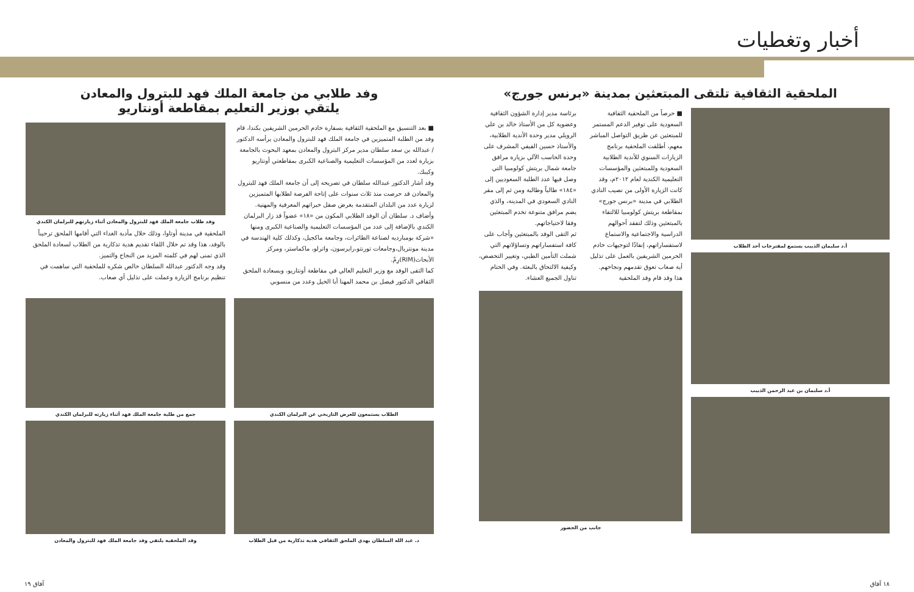أخبار وتغطيات
الملحقية الثقافية تلتقى المبتعثين بمدينة «برنس جورج»
أ.د سليمان الذبيب يستمع لمقترحات أحد الطلاب
أ.د سليمان بن عبد الرحمن الذبيب
■ حرصاً من الملحقية الثقافية السعودية على توفير الدعم المستمر للمبتعثين عن طريق التواصل المباشر معهم، أطلقت الملحقية برنامج الزيارات السنوي للأندية الطلابية السعودية وللمبتعثين والمؤسسات التعليمية الكندية لعام ٢٠١٢م، وقد كانت الزيارة الأولى من نصيب النادي الطلابي في مدينة «برنس جورج» بمقاطعة بريتش كولومبيا للالتقاء بالمبتعثين وذلك لتفقد أحوالهم الدراسية والاجتماعية والاستماع لاستفساراتهم، إنفاذًا لتوجيهات خادم الحرمين الشريفين بالعمل على تذليل أية صعاب تعوق تقدمهم ونجاحهم.
هذا وقد قام وفد الملحقية
برئاسة مدير إدارة الشؤون الثقافية وعضوية كل من الأستاذ خالد بن علي الرويلي مدير وحدة الأندية الطلابية، والأستاذ حسين الفيفي المشرف على وحدة الحاسب الآلي بزيارة مرافق جامعة شمال بريتش كولومبيا التي وصل فيها عدد الطلبة السعوديين إلى «١٨٤» طالباً وطالبة ومن ثم إلى مقر النادي السعودي في المدينة، والذي يضم مرافق متنوعة تخدم المبتعثين وفقا لاحتياجاتهم.
ثم التقى الوفد بالمبتعثين وأجاب على كافة استفساراتهم وتساؤلاتهم التي شملت التأمين الطبي، وتغيير التخصص، وكيفية الالتحاق بالبعثة. وفي الختام تناول الجميع العشاء.
جانب من الحضور
وفد طلابي من جامعة الملك فهد للبترول والمعادن
يلتقي بوزير التعليم بمقاطعة أونتاريو
■ بعد التنسيق مع الملحقية الثقافية بسفارة خادم الحرمين الشريفين بكندا، قام وفد من الطلبة المتميزين في جامعة الملك فهد للبترول والمعادن يرأسه الدكتور / عبدالله بن سعد سلطان مدير مركز البترول والمعادن بمعهد البحوث بالجامعة بزيارة لعدد من المؤسسات التعليمية والصناعية الكبرى بمقاطعتي أونتاريو وكيبك.
وقد أشار الدكتور عبدالله سلطان في تصريحه إلى أن جامعة الملك فهد للبترول والمعادن قد حرصت منذ ثلاث سنوات على إتاحة الفرصة لطلابها المتميزين لزيارة عدد من البلدان المتقدمة بغرض صقل خبراتهم المعرفية والمهنية.
وأضاف د. سلطان أن الوفد الطلابي المكون من «١٨» عضواً قد زار البرلمان الكندي بالإضافة إلى عدد من المؤسسات التعليمية والصناعية الكبرى ومنها «شركة بومبارديه لصناعة الطائرات، وجامعة ماكجيل، وكذلك كلية الهندسة في مدينة مونتريال،وجامعات تورنتو،رايرسون، واترلو، ماكماستر، ومركز الأبحاث(RIM)رِمْ.
كما التقى الوفد مع وزير التعليم العالي في مقاطعة أونتاريو، وبسعادة الملحق الثقافي الدكتور فيصل بن محمد المهنا أبا الخيل وعدد من منسوبي
وفد طلاب جامعة الملك فهد للبترول والمعادن أثناء زيارتهم للبرلمان الكندي
الملحقية في مدينة أوتاوا، وذلك خلال مأدبة الغداء التي أقامها الملحق ترحيباً بالوفد، هذا وقد تم خلال اللقاء تقديم هدية تذكارية من الطلاب لسعادة الملحق الذي تمنى لهم في كلمته المزيد من النجاح والتميز.
وقد وجه الدكتور عبدالله السلطان خالص شكره للملحقية التي ساهمت في تنظيم برنامج الزيارة وعملت على تذليل أي صعاب.
الطلاب يستمعون للعرض التاريخي عن البرلمان الكندي
د. عبد الله السلطان يهدي الملحق الثقافي هدية تذكارية من قبل الطلاب
جمع من طلبة جامعة الملك فهد أثناء زيارته للبرلمان الكندي
وفد الملحقية يلتقي وفد جامعة الملك فهد للبترول والمعادن
١٨ آفاق آفاق ١٩